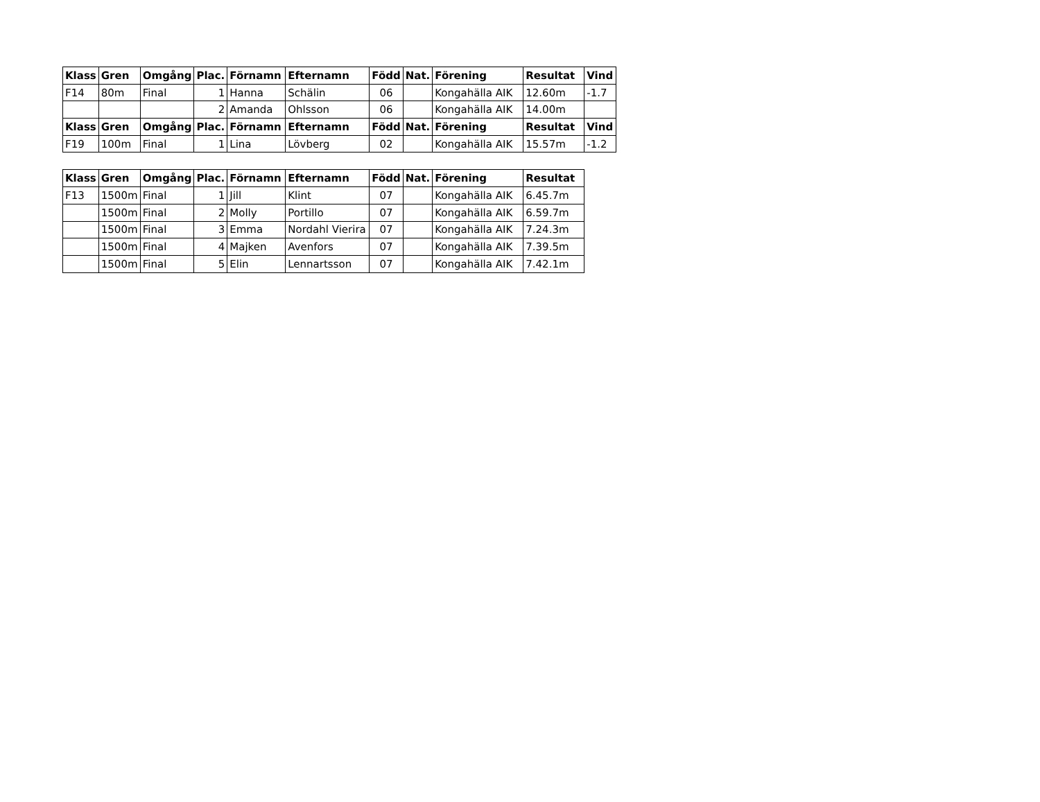| Klass | Gren | Omgång | Plac. | Förnamn | Efternamn | Född | Nat. | Förening | Resultat | Vind |
| --- | --- | --- | --- | --- | --- | --- | --- | --- | --- | --- |
| F14 | 80m | Final | 1 | Hanna | Schälin | 06 | | Kongahälla AIK | 12.60m | -1.7 |
| | | | 2 | Amanda | Ohlsson | 06 | | Kongahälla AIK | 14.00m | |
| Klass | Gren | Omgång | Plac. | Förnamn | Efternamn | Född | Nat. | Förening | Resultat | Vind |
| F19 | 100m | Final | 1 | Lina | Lövberg | 02 | | Kongahälla AIK | 15.57m | -1.2 |
| Klass | Gren | Omgång | Plac. | Förnamn | Efternamn | Född | Nat. | Förening | Resultat |
| --- | --- | --- | --- | --- | --- | --- | --- | --- | --- |
| F13 | 1500m | Final | 1 | Jill | Klint | 07 | | Kongahälla AIK | 6.45.7m |
| | 1500m | Final | 2 | Molly | Portillo | 07 | | Kongahälla AIK | 6.59.7m |
| | 1500m | Final | 3 | Emma | Nordahl Vierira | 07 | | Kongahälla AIK | 7.24.3m |
| | 1500m | Final | 4 | Majken | Avenfors | 07 | | Kongahälla AIK | 7.39.5m |
| | 1500m | Final | 5 | Elin | Lennartsson | 07 | | Kongahälla AIK | 7.42.1m |